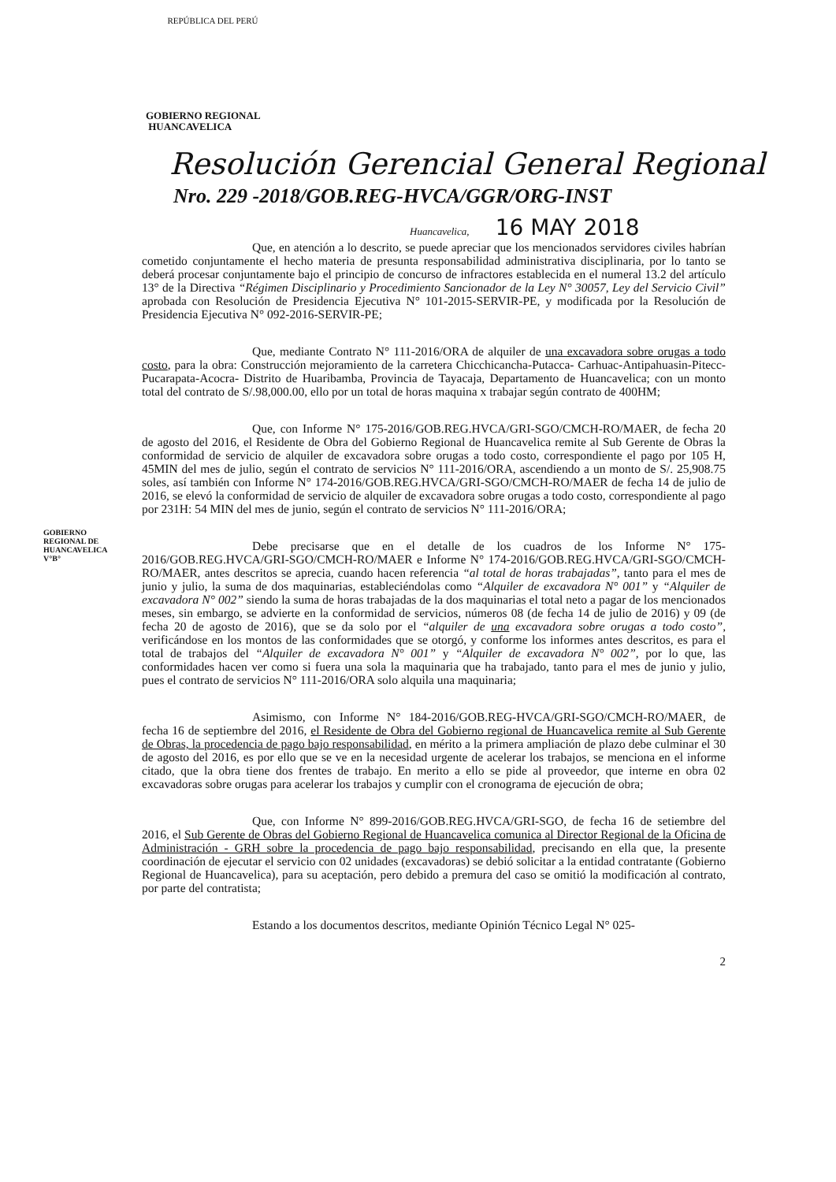REPÚBLICA DEL PERÚ
GOBIERNO REGIONAL
HUANCAVELICA
Resolución Gerencial General Regional
Nro. 229 -2018/GOB.REG-HVCA/GGR/ORG-INST
Huancavelica, 16 MAY 2018
Que, en atención a lo descrito, se puede apreciar que los mencionados servidores civiles habrían cometido conjuntamente el hecho materia de presunta responsabilidad administrativa disciplinaria, por lo tanto se deberá procesar conjuntamente bajo el principio de concurso de infractores establecida en el numeral 13.2 del artículo 13° de la Directiva “Régimen Disciplinario y Procedimiento Sancionador de la Ley N° 30057, Ley del Servicio Civil” aprobada con Resolución de Presidencia Ejecutiva N° 101-2015-SERVIR-PE, y modificada por la Resolución de Presidencia Ejecutiva N° 092-2016-SERVIR-PE;
Que, mediante Contrato N° 111-2016/ORA de alquiler de una excavadora sobre orugas a todo costo, para la obra: Construcción mejoramiento de la carretera Chicchicancha-Putacca- Carhuac-Antipahuasin-Pitecc-Pucarapata-Acocra- Distrito de Huaribamba, Provincia de Tayacaja, Departamento de Huancavelica; con un monto total del contrato de S/.98,000.00, ello por un total de horas maquina x trabajar según contrato de 400HM;
Que, con Informe N° 175-2016/GOB.REG.HVCA/GRI-SGO/CMCH-RO/MAER, de fecha 20 de agosto del 2016, el Residente de Obra del Gobierno Regional de Huancavelica remite al Sub Gerente de Obras la conformidad de servicio de alquiler de excavadora sobre orugas a todo costo, correspondiente el pago por 105 H, 45MIN del mes de julio, según el contrato de servicios N° 111-2016/ORA, ascendiendo a un monto de S/. 25,908.75 soles, así también con Informe N° 174-2016/GOB.REG.HVCA/GRI-SGO/CMCH-RO/MAER de fecha 14 de julio de 2016, se elevó la conformidad de servicio de alquiler de excavadora sobre orugas a todo costo, correspondiente al pago por 231H: 54 MIN del mes de junio, según el contrato de servicios N° 111-2016/ORA;
Debe precisarse que en el detalle de los cuadros de los Informe N° 175-2016/GOB.REG.HVCA/GRI-SGO/CMCH-RO/MAER e Informe N° 174-2016/GOB.REG.HVCA/GRI-SGO/CMCH-RO/MAER, antes descritos se aprecia, cuando hacen referencia “al total de horas trabajadas”, tanto para el mes de junio y julio, la suma de dos maquinarias, estableciéndolas como “Alquiler de excavadora N° 001” y “Alquiler de excavadora N° 002” siendo la suma de horas trabajadas de la dos maquinarias el total neto a pagar de los mencionados meses, sin embargo, se advierte en la conformidad de servicios, números 08 (de fecha 14 de julio de 2016) y 09 (de fecha 20 de agosto de 2016), que se da solo por el “alquiler de una excavadora sobre orugas a todo costo”, verificándose en los montos de las conformidades que se otorgó, y conforme los informes antes descritos, es para el total de trabajos del “Alquiler de excavadora N° 001” y “Alquiler de excavadora N° 002”, por lo que, las conformidades hacen ver como si fuera una sola la maquinaria que ha trabajado, tanto para el mes de junio y julio, pues el contrato de servicios N° 111-2016/ORA solo alquila una maquinaria;
Asimismo, con Informe N° 184-2016/GOB.REG-HVCA/GRI-SGO/CMCH-RO/MAER, de fecha 16 de septiembre del 2016, el Residente de Obra del Gobierno regional de Huancavelica remite al Sub Gerente de Obras, la procedencia de pago bajo responsabilidad, en mérito a la primera ampliación de plazo debe culminar el 30 de agosto del 2016, es por ello que se ve en la necesidad urgente de acelerar los trabajos, se menciona en el informe citado, que la obra tiene dos frentes de trabajo. En merito a ello se pide al proveedor, que interne en obra 02 excavadoras sobre orugas para acelerar los trabajos y cumplir con el cronograma de ejecución de obra;
Que, con Informe N° 899-2016/GOB.REG.HVCA/GRI-SGO, de fecha 16 de setiembre del 2016, el Sub Gerente de Obras del Gobierno Regional de Huancavelica comunica al Director Regional de la Oficina de Administración - GRH sobre la procedencia de pago bajo responsabilidad, precisando en ella que, la presente coordinación de ejecutar el servicio con 02 unidades (excavadoras) se debió solicitar a la entidad contratante (Gobierno Regional de Huancavelica), para su aceptación, pero debido a premura del caso se omitió la modificación al contrato, por parte del contratista;
Estando a los documentos descritos, mediante Opinión Técnico Legal N° 025-
2
GOBIERNO REGIONAL DE HUANCAVELICA
V°B°